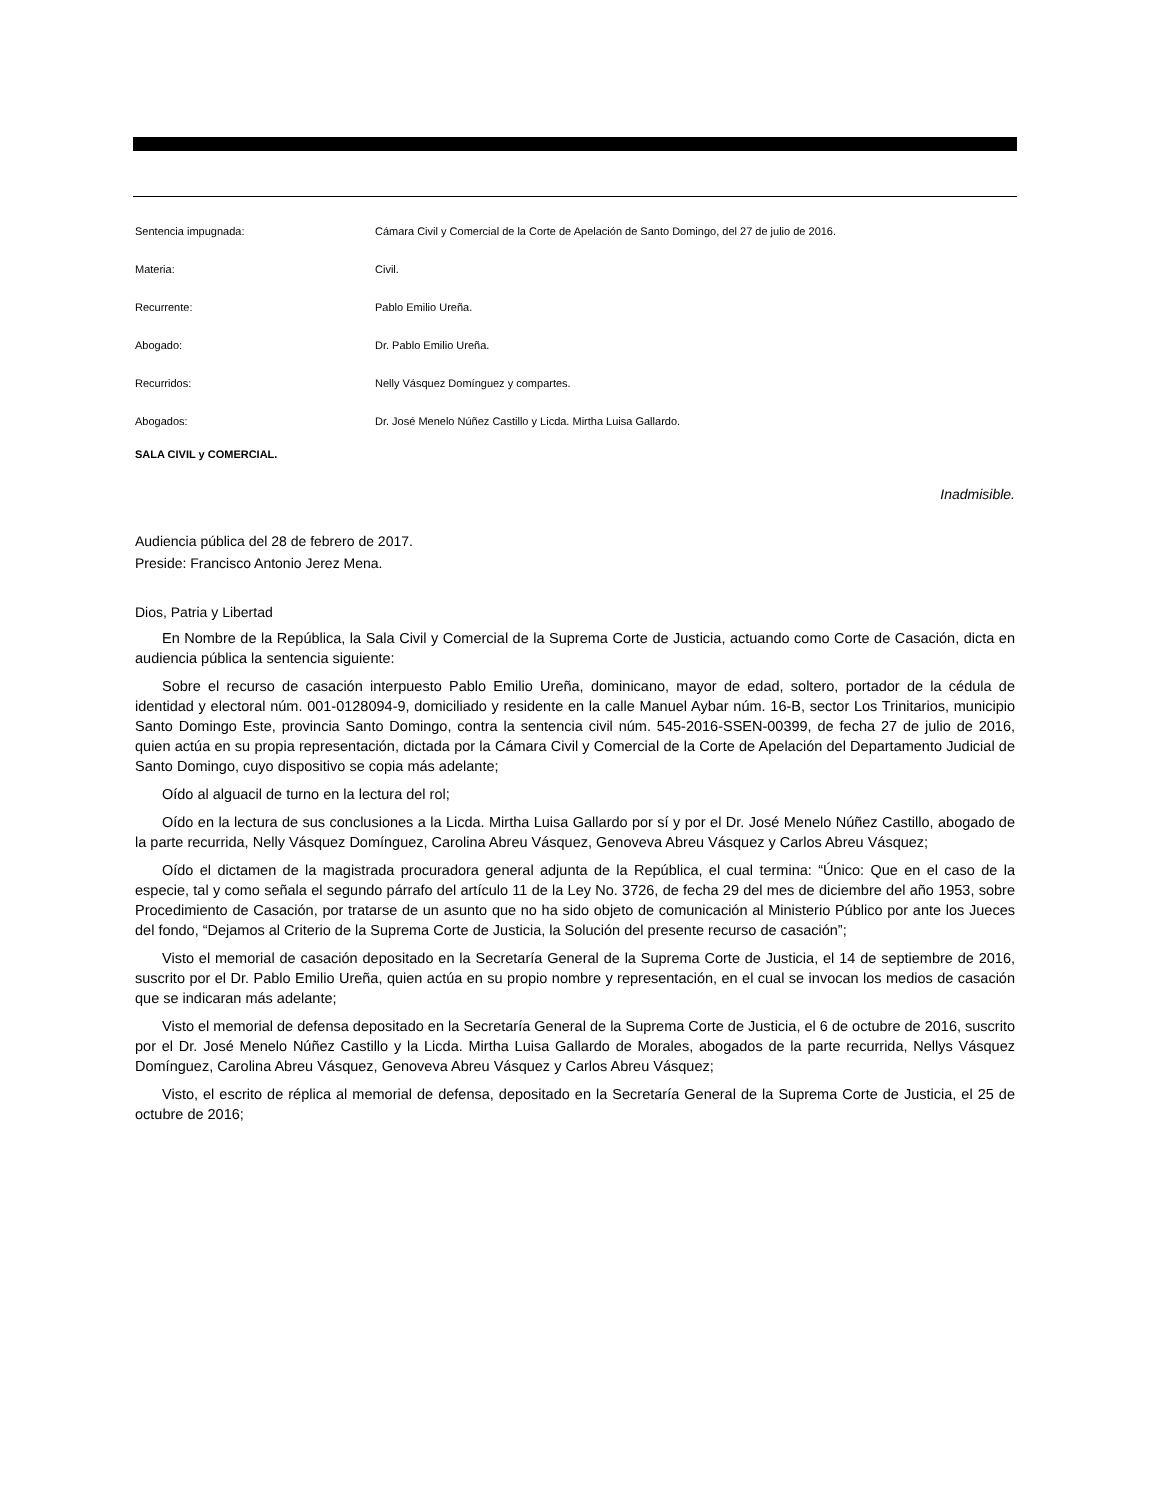Sentencia impugnada: Cámara Civil y Comercial de la Corte de Apelación de Santo Domingo, del 27 de julio de 2016.
Materia: Civil.
Recurrente: Pablo Emilio Ureña.
Abogado: Dr. Pablo Emilio Ureña.
Recurridos: Nelly Vásquez Domínguez y compartes.
Abogados: Dr. José Menelo Núñez Castillo y Licda. Mirtha Luisa Gallardo.
SALA CIVIL y COMERCIAL.
Inadmisible.
Audiencia pública del 28 de febrero de 2017.
Preside: Francisco Antonio Jerez Mena.
Dios, Patria y Libertad
En Nombre de la República, la Sala Civil y Comercial de la Suprema Corte de Justicia, actuando como Corte de Casación, dicta en audiencia pública la sentencia siguiente:
Sobre el recurso de casación interpuesto Pablo Emilio Ureña, dominicano, mayor de edad, soltero, portador de la cédula de identidad y electoral núm. 001-0128094-9, domiciliado y residente en la calle Manuel Aybar núm. 16-B, sector Los Trinitarios, municipio Santo Domingo Este, provincia Santo Domingo, contra la sentencia civil núm. 545-2016-SSEN-00399, de fecha 27 de julio de 2016, quien actúa en su propia representación, dictada por la Cámara Civil y Comercial de la Corte de Apelación del Departamento Judicial de Santo Domingo, cuyo dispositivo se copia más adelante;
Oído al alguacil de turno en la lectura del rol;
Oído en la lectura de sus conclusiones a la Licda. Mirtha Luisa Gallardo por sí y por el Dr. José Menelo Núñez Castillo, abogado de la parte recurrida, Nelly Vásquez Domínguez, Carolina Abreu Vásquez, Genoveva Abreu Vásquez y Carlos Abreu Vásquez;
Oído el dictamen de la magistrada procuradora general adjunta de la República, el cual termina: “Único: Que en el caso de la especie, tal y como señala el segundo párrafo del artículo 11 de la Ley No. 3726, de fecha 29 del mes de diciembre del año 1953, sobre Procedimiento de Casación, por tratarse de un asunto que no ha sido objeto de comunicación al Ministerio Público por ante los Jueces del fondo, “Dejamos al Criterio de la Suprema Corte de Justicia, la Solución del presente recurso de casación”;
Visto el memorial de casación depositado en la Secretaría General de la Suprema Corte de Justicia, el 14 de septiembre de 2016, suscrito por el Dr. Pablo Emilio Ureña, quien actúa en su propio nombre y representación, en el cual se invocan los medios de casación que se indicaran más adelante;
Visto el memorial de defensa depositado en la Secretaría General de la Suprema Corte de Justicia, el 6 de octubre de 2016, suscrito por el Dr. José Menelo Núñez Castillo y la Licda. Mirtha Luisa Gallardo de Morales, abogados de la parte recurrida, Nellys Vásquez Domínguez, Carolina Abreu Vásquez, Genoveva Abreu Vásquez y Carlos Abreu Vásquez;
Visto, el escrito de réplica al memorial de defensa, depositado en la Secretaría General de la Suprema Corte de Justicia, el 25 de octubre de 2016;